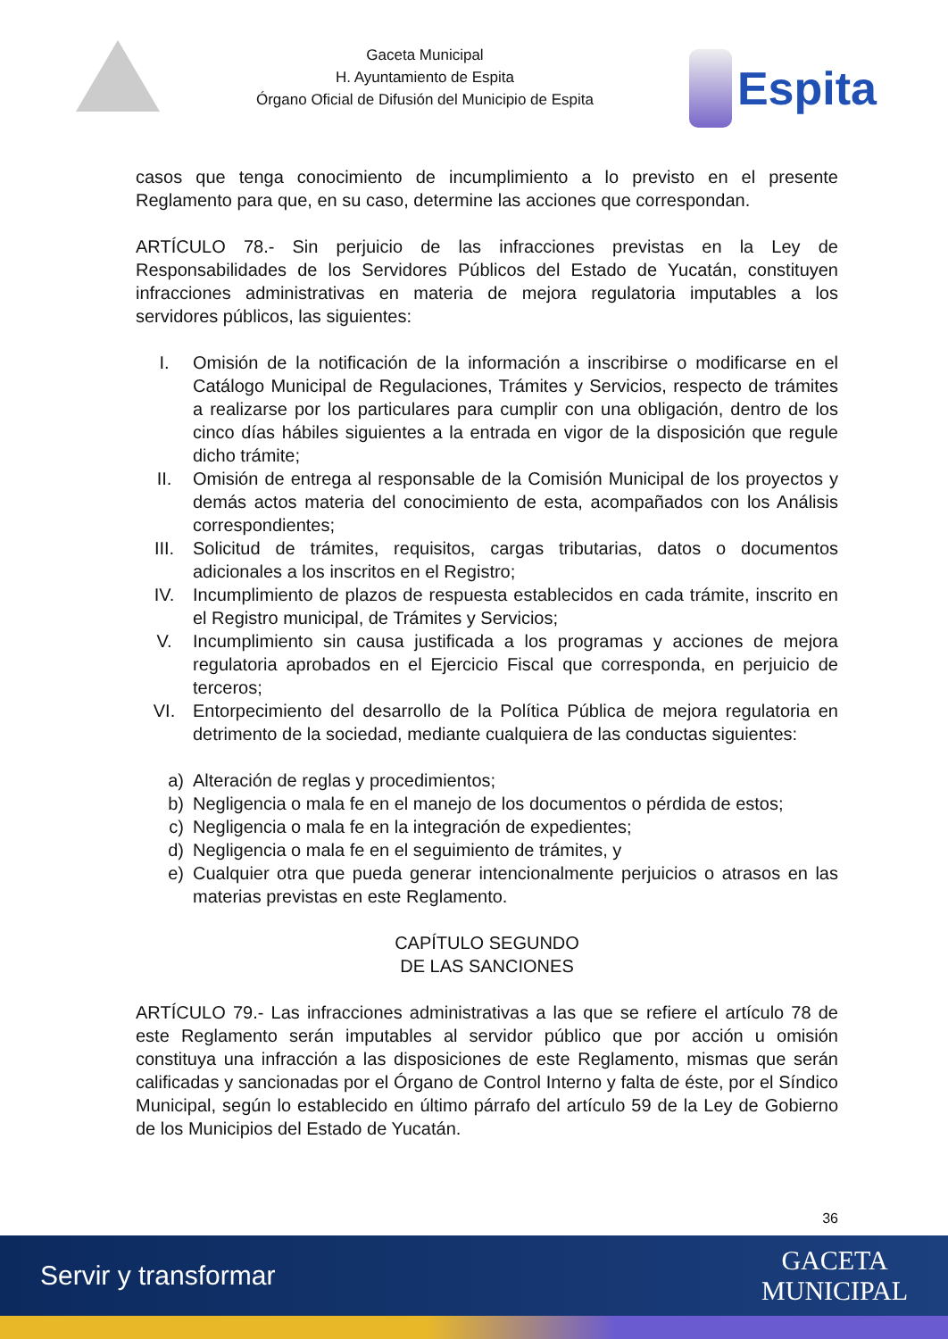Gaceta Municipal
H. Ayuntamiento de Espita
Órgano Oficial de Difusión del Municipio de Espita
Espita
casos que tenga conocimiento de incumplimiento a lo previsto en el presente Reglamento para que, en su caso, determine las acciones que correspondan.
ARTÍCULO 78.- Sin perjuicio de las infracciones previstas en la Ley de Responsabilidades de los Servidores Públicos del Estado de Yucatán, constituyen infracciones administrativas en materia de mejora regulatoria imputables a los servidores públicos, las siguientes:
I. Omisión de la notificación de la información a inscribirse o modificarse en el Catálogo Municipal de Regulaciones, Trámites y Servicios, respecto de trámites a realizarse por los particulares para cumplir con una obligación, dentro de los cinco días hábiles siguientes a la entrada en vigor de la disposición que regule dicho trámite;
II. Omisión de entrega al responsable de la Comisión Municipal de los proyectos y demás actos materia del conocimiento de esta, acompañados con los Análisis correspondientes;
III. Solicitud de trámites, requisitos, cargas tributarias, datos o documentos adicionales a los inscritos en el Registro;
IV. Incumplimiento de plazos de respuesta establecidos en cada trámite, inscrito en el Registro municipal, de Trámites y Servicios;
V. Incumplimiento sin causa justificada a los programas y acciones de mejora regulatoria aprobados en el Ejercicio Fiscal que corresponda, en perjuicio de terceros;
VI. Entorpecimiento del desarrollo de la Política Pública de mejora regulatoria en detrimento de la sociedad, mediante cualquiera de las conductas siguientes:
a) Alteración de reglas y procedimientos;
b) Negligencia o mala fe en el manejo de los documentos o pérdida de estos;
c) Negligencia o mala fe en la integración de expedientes;
d) Negligencia o mala fe en el seguimiento de trámites, y
e) Cualquier otra que pueda generar intencionalmente perjuicios o atrasos en las materias previstas en este Reglamento.
CAPÍTULO SEGUNDO
DE LAS SANCIONES
ARTÍCULO 79.- Las infracciones administrativas a las que se refiere el artículo 78 de este Reglamento serán imputables al servidor público que por acción u omisión constituya una infracción a las disposiciones de este Reglamento, mismas que serán calificadas y sancionadas por el Órgano de Control Interno y falta de éste, por el Síndico Municipal, según lo establecido en último párrafo del artículo 59 de la Ley de Gobierno de los Municipios del Estado de Yucatán.
36
Servir y transformar
GACETA
MUNICIPAL